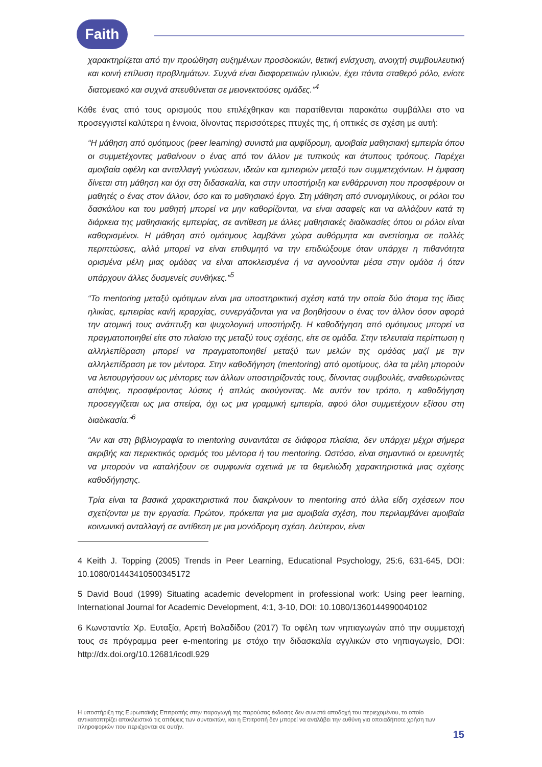Faith
χαρακτηρίζεται από την προώθηση αυξημένων προσδοκιών, θετική ενίσχυση, ανοιχτή συμβουλευτική και κοινή επίλυση προβλημάτων. Συχνά είναι διαφορετικών ηλικιών, έχει πάντα σταθερό ρόλο, ενίοτε διατομεακό και συχνά απευθύνεται σε μειονεκτούσες ομάδες.”<sup>4</sup>
Κάθε ένας από τους ορισμούς που επιλέχθηκαν και παρατίθενται παρακάτω συμβάλλει στο να προσεγγιστεί καλύτερα η έννοια, δίνοντας περισσότερες πτυχές της, ή οπτικές σε σχέση με αυτή:
“Η μάθηση από ομότιμους (peer learning) συνιστά μια αμφίδρομη, αμοιβαία μαθησιακή εμπειρία όπου οι συμμετέχοντες μαθαίνουν ο ένας από τον άλλον με τυπικούς και άτυπους τρόπους. Παρέχει αμοιβαία οφέλη και ανταλλαγή γνώσεων, ιδεών και εμπειριών μεταξύ των συμμετεχόντων. Η έμφαση δίνεται στη μάθηση και όχι στη διδασκαλία, και στην υποστήριξη και ενθάρρυνση που προσφέρουν οι μαθητές ο ένας στον άλλον, όσο και το μαθησιακό έργο. Στη μάθηση από συνομηλίκους, οι ρόλοι του δασκάλου και του μαθητή μπορεί να μην καθορίζονται, να είναι ασαφείς και να αλλάζουν κατά τη διάρκεια της μαθησιακής εμπειρίας, σε αντίθεση με άλλες μαθησιακές διαδικασίες όπου οι ρόλοι είναι καθορισμένοι. Η μάθηση από ομότιμους λαμβάνει χώρα αυθόρμητα και ανεπίσημα σε πολλές περιπτώσεις, αλλά μπορεί να είναι επιθυμητό να την επιδιώξουμε όταν υπάρχει η πιθανότητα ορισμένα μέλη μιας ομάδας να είναι αποκλεισμένα ή να αγνοούνται μέσα στην ομάδα ή όταν υπάρχουν άλλες δυσμενείς συνθήκες.”<sup>5</sup>
“Το mentoring μεταξύ ομότιμων είναι μια υποστηρικτική σχέση κατά την οποία δύο άτομα της ίδιας ηλικίας, εμπειρίας και/ή ιεραρχίας, συνεργάζονται για να βοηθήσουν ο ένας τον άλλον όσον αφορά την ατομική τους ανάπτυξη και ψυχολογική υποστήριξη. Η καθοδήγηση από ομότιμους μπορεί να πραγματοποιηθεί είτε στο πλαίσιο της μεταξύ τους σχέσης, είτε σε ομάδα. Στην τελευταία περίπτωση η αλληλεπίδραση μπορεί να πραγματοποιηθεί μεταξύ των μελών της ομάδας μαζί με την αλληλεπίδραση με τον μέντορα. Στην καθοδήγηση (mentoring) από ομοτίμους, όλα τα μέλη μπορούν να λειτουργήσουν ως μέντορες των άλλων υποστηρίζοντάς τους, δίνοντας συμβουλές, αναθεωρώντας απόψεις, προσφέροντας λύσεις ή απλώς ακούγοντας. Με αυτόν τον τρόπο, η καθοδήγηση προσεγγίζεται ως μια σπείρα, όχι ως μια γραμμική εμπειρία, αφού όλοι συμμετέχουν εξίσου στη διαδικασία.”<sup>6</sup>
“Αν και στη βιβλιογραφία το mentoring συναντάται σε διάφορα πλαίσια, δεν υπάρχει μέχρι σήμερα ακριβής και περιεκτικός ορισμός του μέντορα ή του mentoring. Ωστόσο, είναι σημαντικό οι ερευνητές να μπορούν να καταλήξουν σε συμφωνία σχετικά με τα θεμελιώδη χαρακτηριστικά μιας σχέσης καθοδήγησης.
Τρία είναι τα βασικά χαρακτηριστικά που διακρίνουν το mentoring από άλλα είδη σχέσεων που σχετίζονται με την εργασία. Πρώτον, πρόκειται για μια αμοιβαία σχέση, που περιλαμβάνει αμοιβαία κοινωνική ανταλλαγή σε αντίθεση με μια μονόδρομη σχέση. Δεύτερον, είναι
4 Keith J. Topping (2005) Trends in Peer Learning, Educational Psychology, 25:6, 631-645, DOI: 10.1080/01443410500345172
5 David Boud (1999) Situating academic development in professional work: Using peer learning, International Journal for Academic Development, 4:1, 3-10, DOI: 10.1080/1360144990040102
6 Κωνσταντία Χρ. Ευταξία, Αρετή Βαλαδίδου (2017) Τα οφέλη των νηπιαγωγών από την συμμετοχή τους σε πρόγραμμα peer e-mentoring με στόχο την διδασκαλία αγγλικών στο νηπιαγωγείο, DOI: http://dx.doi.org/10.12681/icodl.929
Η υποστήριξη της Ευρωπαϊκής Επιτροπής στην παραγωγή της παρούσας έκδοσης δεν συνιστά αποδοχή του περιεχομένου, το οποίο αντικατοπτρίζει αποκλειστικά τις απόψεις των συντακτών, και η Επιτροπή δεν μπορεί να αναλάβει την ευθύνη για οποιαδήποτε χρήση των πληροφοριών που περιέχονται σε αυτήν.
15